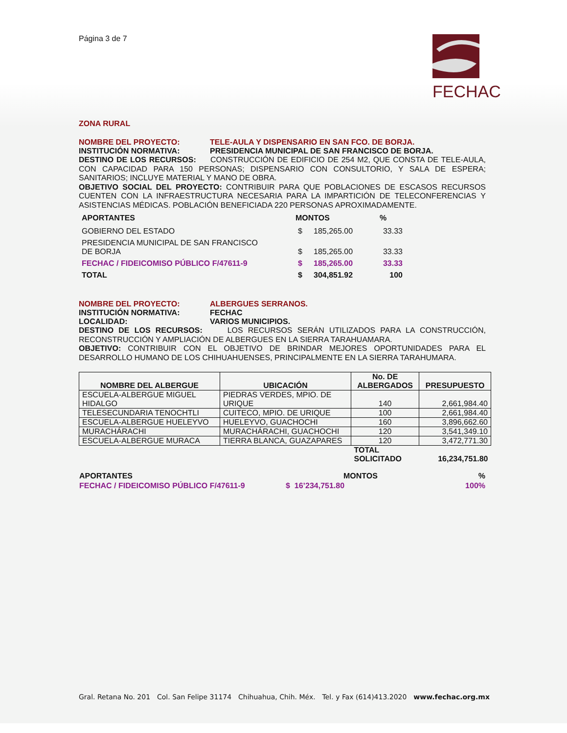FECHAC
Página 3 de 7
ZONA RURAL
NOMBRE DEL PROYECTO: TELE-AULA Y DISPENSARIO EN SAN FCO. DE BORJA.
INSTITUCIÓN NORMATIVA: PRESIDENCIA MUNICIPAL DE SAN FRANCISCO DE BORJA.
DESTINO DE LOS RECURSOS: CONSTRUCCIÓN DE EDIFICIO DE 254 M2, QUE CONSTA DE TELE-AULA, CON CAPACIDAD PARA 150 PERSONAS; DISPENSARIO CON CONSULTORIO, Y SALA DE ESPERA; SANITARIOS; INCLUYE MATERIAL Y MANO DE OBRA.
OBJETIVO SOCIAL DEL PROYECTO: CONTRIBUIR PARA QUE POBLACIONES DE ESCASOS RECURSOS CUENTEN CON LA INFRAESTRUCTURA NECESARIA PARA LA IMPARTICIÓN DE TELECONFERENCIAS Y ASISTENCIAS MÉDICAS. POBLACIÓN BENEFICIADA 220 PERSONAS APROXIMADAMENTE.
| APORTANTES | MONTOS | | % |
| --- | --- | --- | --- |
| GOBIERNO DEL ESTADO | $ | 185,265.00 | 33.33 |
| PRESIDENCIA MUNICIPAL DE SAN FRANCISCO DE BORJA | $ | 185,265.00 | 33.33 |
| FECHAC / FIDEICOMISO PÚBLICO F/47611-9 | $ | 185,265.00 | 33.33 |
| TOTAL | $ | 304,851.92 | 100 |
NOMBRE DEL PROYECTO: ALBERGUES SERRANOS.
INSTITUCIÓN NORMATIVA: FECHAC
LOCALIDAD: VARIOS MUNICIPIOS.
DESTINO DE LOS RECURSOS: LOS RECURSOS SERÁN UTILIZADOS PARA LA CONSTRUCCIÓN, RECONSTRUCCIÓN Y AMPLIACIÓN DE ALBERGUES EN LA SIERRA TARAHUAMARA.
OBJETIVO: CONTRIBUIR CON EL OBJETIVO DE BRINDAR MEJORES OPORTUNIDADES PARA EL DESARROLLO HUMANO DE LOS CHIHUAHUENSES, PRINCIPALMENTE EN LA SIERRA TARAHUMARA.
| NOMBRE DEL ALBERGUE | UBICACIÓN | No. DE ALBERGADOS | PRESUPUESTO |
| --- | --- | --- | --- |
| ESCUELA-ALBERGUE MIGUEL HIDALGO | PIEDRAS VERDES, MPIO. DE URIQUE | 140 | 2,661,984.40 |
| TELESECUNDARIA TENOCHTLI | CUITECO, MPIO. DE URIQUE | 100 | 2,661,984.40 |
| ESCUELA-ALBERGUE HUELEYVO | HUELEYVO, GUACHOCHI | 160 | 3,896,662.60 |
| MURACHÁRACHI | MURACHÁRACHI, GUACHOCHI | 120 | 3,541,349.10 |
| ESCUELA-ALBERGUE MURACA | TIERRA BLANCA, GUAZAPARES | 120 | 3,472,771.30 |
| | | TOTAL SOLICITADO | 16,234,751.80 |
| APORTANTES | MONTOS | % |
| FECHAC / FIDEICOMISO PÚBLICO F/47611-9 | $ 16’234,751.80 | 100% |
Gral. Retana No. 201 Col. San Felipe 31174 Chihuahua, Chih. Méx. Tel. y Fax (614)413.2020 www.fechac.org.mx